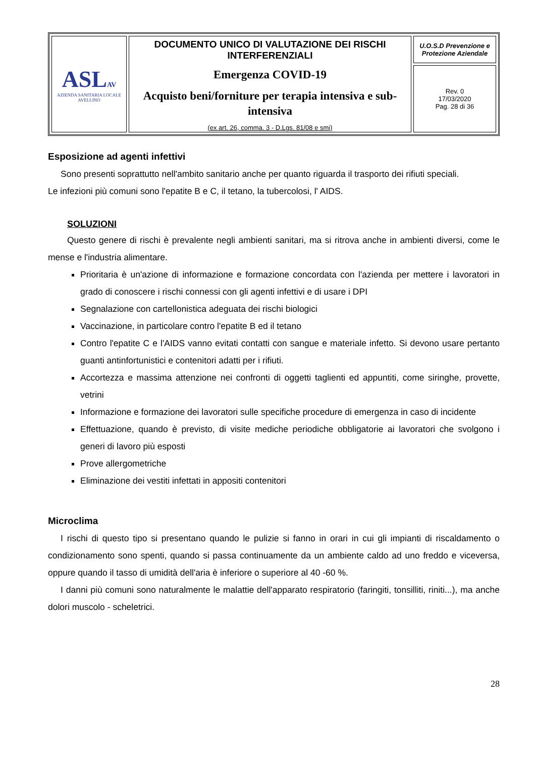| ASL AV AZIENDA SANITARIA LOCALE AVELLINO | DOCUMENTO UNICO DI VALUTAZIONE DEI RISCHI INTERFERENZIALI Emergenza COVID-19 Acquisto beni/forniture per terapia intensiva e sub-intensiva (ex art. 26, comma. 3 - D.Lgs. 81/08 e smi) | U.O.S.D Prevenzione e Protezione Aziendale |
| | | Rev. 0 17/03/2020 Pag. 28 di 36 |
Esposizione ad agenti infettivi
Sono presenti soprattutto nell'ambito sanitario anche per quanto riguarda il trasporto dei rifiuti speciali.
Le infezioni più comuni sono l'epatite B e C, il tetano, la tubercolosi, l' AIDS.
SOLUZIONI
Questo genere di rischi è prevalente negli ambienti sanitari, ma si ritrova anche in ambienti diversi, come le mense e l'industria alimentare.
Prioritaria è un'azione di informazione e formazione concordata con l'azienda per mettere i lavoratori in grado di conoscere i rischi connessi con gli agenti infettivi e di usare i DPI
Segnalazione con cartellonistica adeguata dei rischi biologici
Vaccinazione, in particolare contro l'epatite B ed il tetano
Contro l'epatite C e l'AIDS vanno evitati contatti con sangue e materiale infetto. Si devono usare pertanto guanti antinfortunistici e contenitori adatti per i rifiuti.
Accortezza e massima attenzione nei confronti di oggetti taglienti ed appuntiti, come siringhe, provette, vetrini
Informazione e formazione dei lavoratori sulle specifiche procedure di emergenza in caso di incidente
Effettuazione, quando è previsto, di visite mediche periodiche obbligatorie ai lavoratori che svolgono i generi di lavoro più esposti
Prove allergometriche
Eliminazione dei vestiti infettati in appositi contenitori
Microclima
I rischi di questo tipo si presentano quando le pulizie si fanno in orari in cui gli impianti di riscaldamento o condizionamento sono spenti, quando si passa continuamente da un ambiente caldo ad uno freddo e viceversa, oppure quando il tasso di umidità dell'aria è inferiore o superiore al 40 -60 %.
I danni più comuni sono naturalmente le malattie dell'apparato respiratorio (faringiti, tonsilliti, riniti...), ma anche dolori muscolo - scheletrici.
28